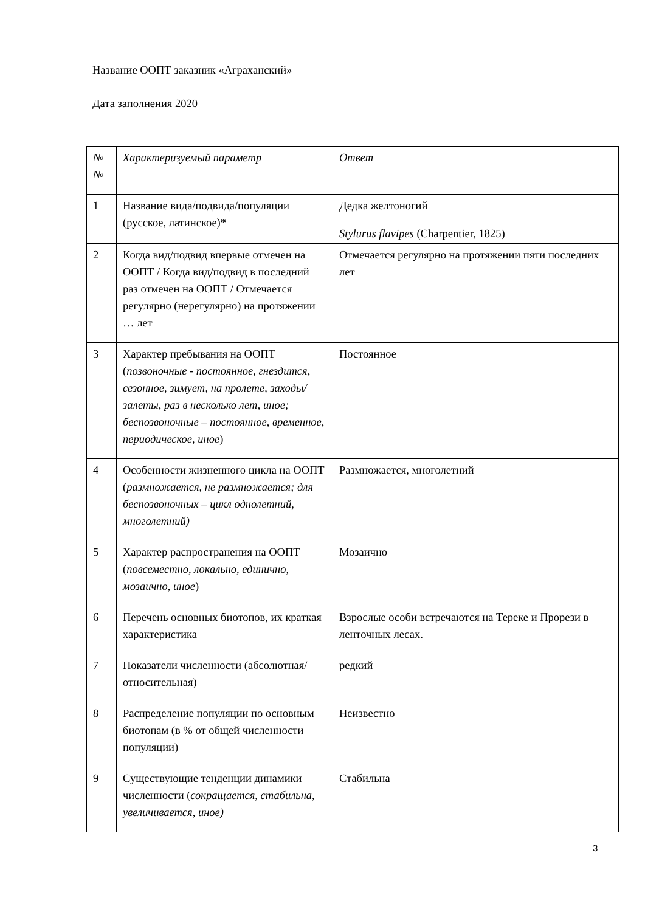Название ООПТ заказник «Аграханский»
Дата заполнения 2020
| № № | Характеризуемый параметр | Ответ |
| 1 | Название вида/подвида/популяции (русское, латинское)* | Дедка желтоногий Stylurus flavipes (Charpentier, 1825) |
| 2 | Когда вид/подвид впервые отмечен на ООПТ / Когда вид/подвид в последний раз отмечен на ООПТ / Отмечается регулярно (нерегулярно) на протяжении … лет | Отмечается регулярно на протяжении пяти последних лет |
| 3 | Характер пребывания на ООПТ ( позвоночные - постоянное, гнездится, сезонное, зимует, на пролете, заходы/залеты, раз в несколько лет, иное; беспозвоночные – постоянное, временное, периодическое, иное ) | Постоянное |
| 4 | Особенности жизненного цикла на ООПТ ( размножается, не размножается; для беспозвоночных – цикл однолетний, многолетний) | Размножается, многолетний |
| 5 | Характер распространения на ООПТ ( повсеместно, локально, единично, мозаично, иное ) | Мозаично |
| 6 | Перечень основных биотопов, их краткая характеристика | Взрослые особи встречаются на Тереке и Прорези в ленточных лесах. |
| 7 | Показатели численности (абсолютная/относительная) | редкий |
| 8 | Распределение популяции по основным биотопам (в % от общей численности популяции) | Неизвестно |
| 9 | Существующие тенденции динамики численности ( сокращается, стабильна, увеличивается, иное) | Стабильна |
3